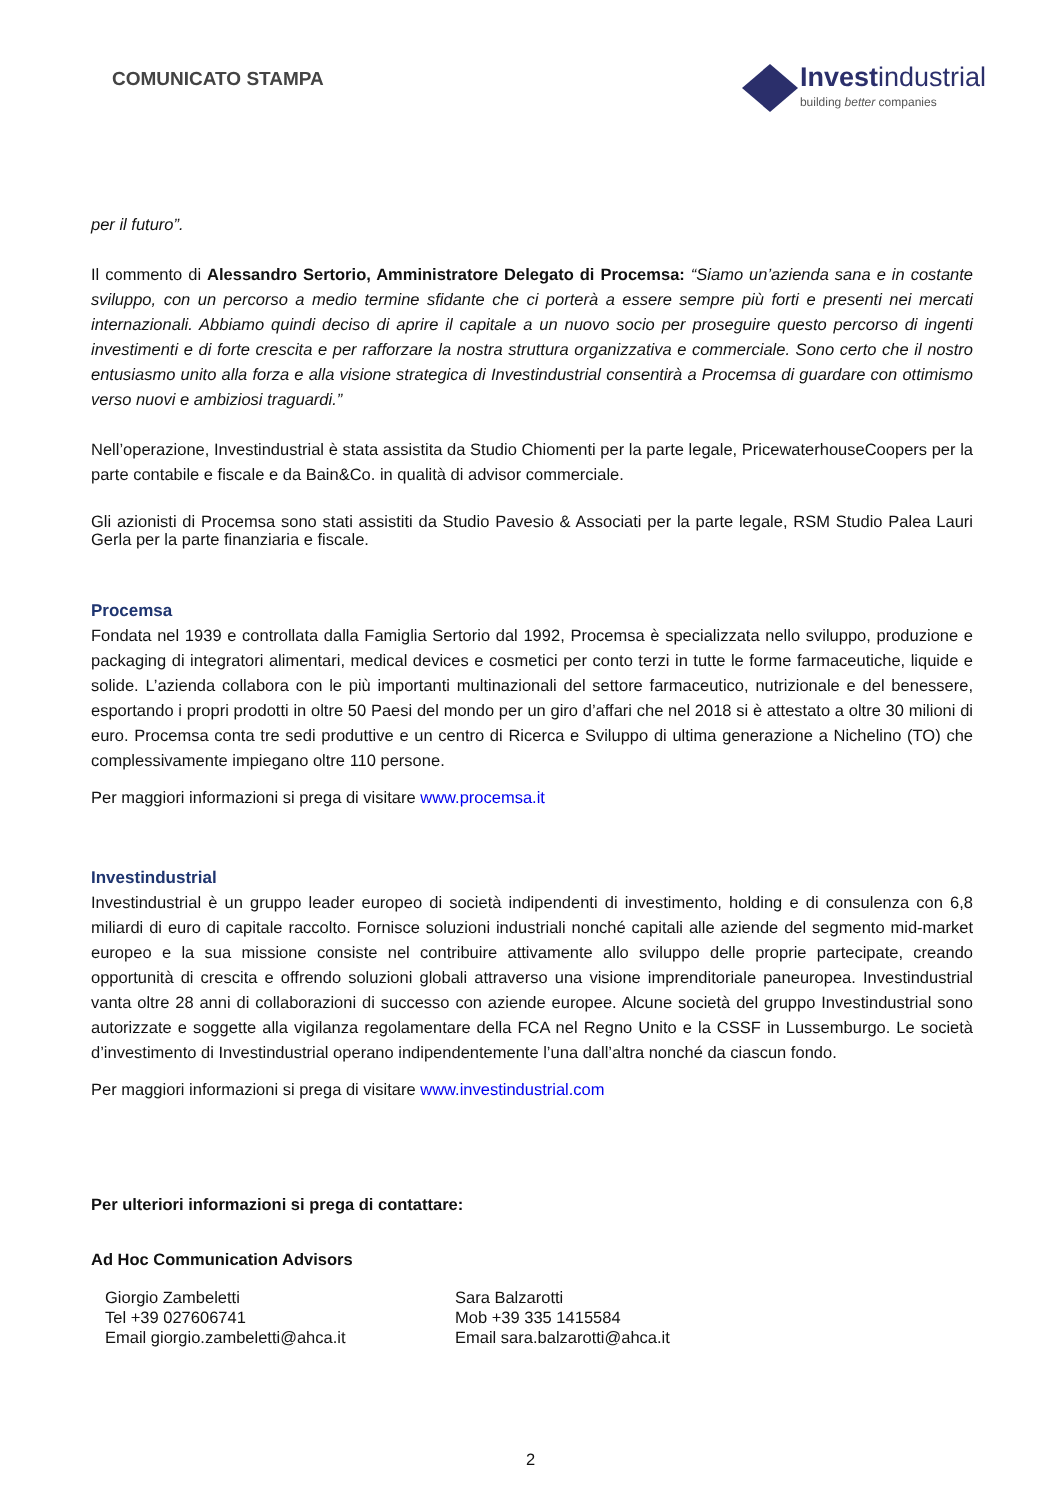COMUNICATO STAMPA
Investindustrial
building better companies
per il futuro”.
Il commento di Alessandro Sertorio, Amministratore Delegato di Procemsa: “Siamo un’azienda sana e in costante sviluppo, con un percorso a medio termine sfidante che ci porterà a essere sempre più forti e presenti nei mercati internazionali. Abbiamo quindi deciso di aprire il capitale a un nuovo socio per proseguire questo percorso di ingenti investimenti e di forte crescita e per rafforzare la nostra struttura organizzativa e commerciale. Sono certo che il nostro entusiasmo unito alla forza e alla visione strategica di Investindustrial consentirà a Procemsa di guardare con ottimismo verso nuovi e ambiziosi traguardi.”
Nell’operazione, Investindustrial è stata assistita da Studio Chiomenti per la parte legale, PricewaterhouseCoopers per la parte contabile e fiscale e da Bain&Co. in qualità di advisor commerciale.
Gli azionisti di Procemsa sono stati assistiti da Studio Pavesio & Associati per la parte legale, RSM Studio Palea Lauri Gerla per la parte finanziaria e fiscale.
Procemsa
Fondata nel 1939 e controllata dalla Famiglia Sertorio dal 1992, Procemsa è specializzata nello sviluppo, produzione e packaging di integratori alimentari, medical devices e cosmetici per conto terzi in tutte le forme farmaceutiche, liquide e solide. L’azienda collabora con le più importanti multinazionali del settore farmaceutico, nutrizionale e del benessere, esportando i propri prodotti in oltre 50 Paesi del mondo per un giro d’affari che nel 2018 si è attestato a oltre 30 milioni di euro. Procemsa conta tre sedi produttive e un centro di Ricerca e Sviluppo di ultima generazione a Nichelino (TO) che complessivamente impiegano oltre 110 persone.
Per maggiori informazioni si prega di visitare www.procemsa.it
Investindustrial
Investindustrial è un gruppo leader europeo di società indipendenti di investimento, holding e di consulenza con 6,8 miliardi di euro di capitale raccolto. Fornisce soluzioni industriali nonché capitali alle aziende del segmento mid-market europeo e la sua missione consiste nel contribuire attivamente allo sviluppo delle proprie partecipate, creando opportunità di crescita e offrendo soluzioni globali attraverso una visione imprenditoriale paneuropea. Investindustrial vanta oltre 28 anni di collaborazioni di successo con aziende europee. Alcune società del gruppo Investindustrial sono autorizzate e soggette alla vigilanza regolamentare della FCA nel Regno Unito e la CSSF in Lussemburgo. Le società d’investimento di Investindustrial operano indipendentemente l’una dall’altra nonché da ciascun fondo.
Per maggiori informazioni si prega di visitare www.investindustrial.com
Per ulteriori informazioni si prega di contattare:
Ad Hoc Communication Advisors
Giorgio Zambeletti
Tel +39 027606741
Email giorgio.zambeletti@ahca.it
Sara Balzarotti
Mob +39 335 1415584
Email sara.balzarotti@ahca.it
2